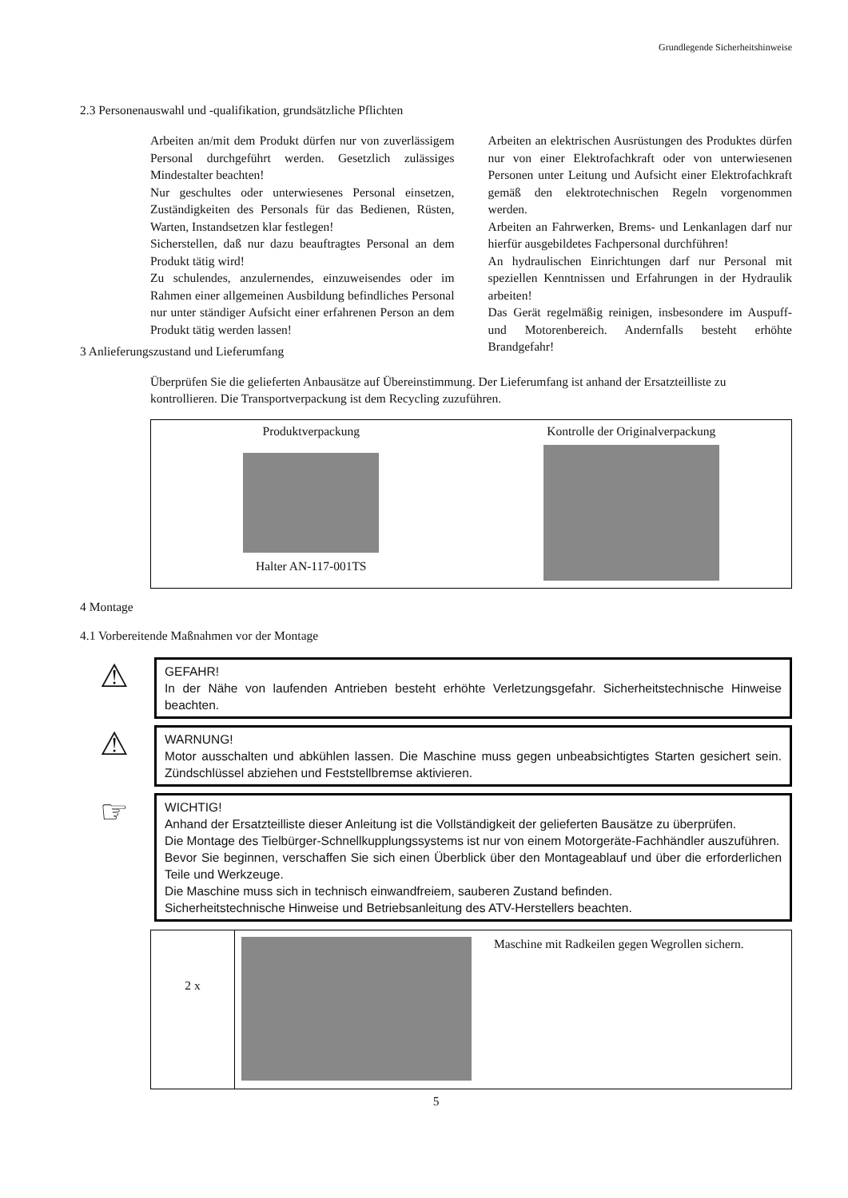Grundlegende Sicherheitshinweise
2.3 Personenauswahl und -qualifikation, grundsätzliche Pflichten
Arbeiten an/mit dem Produkt dürfen nur von zuverlässigem Personal durchgeführt werden. Gesetzlich zulässiges Mindestalter beachten!
Nur geschultes oder unterwiesenes Personal einsetzen, Zuständigkeiten des Personals für das Bedienen, Rüsten, Warten, Instandsetzen klar festlegen!
Sicherstellen, daß nur dazu beauftragtes Personal an dem Produkt tätig wird!
Zu schulendes, anzulernendes, einzuweisendes oder im Rahmen einer allgemeinen Ausbildung befindliches Personal nur unter ständiger Aufsicht einer erfahrenen Person an dem Produkt tätig werden lassen!
Arbeiten an elektrischen Ausrüstungen des Produktes dürfen nur von einer Elektrofachkraft oder von unterwiesenen Personen unter Leitung und Aufsicht einer Elektrofachkraft gemäß den elektrotechnischen Regeln vorgenommen werden.
Arbeiten an Fahrwerken, Brems- und Lenkanlagen darf nur hierfür ausgebildetes Fachpersonal durchführen!
An hydraulischen Einrichtungen darf nur Personal mit speziellen Kenntnissen und Erfahrungen in der Hydraulik arbeiten!
Das Gerät regelmäßig reinigen, insbesondere im Auspuff- und Motorenbereich. Andernfalls besteht erhöhte Brandgefahr!
3 Anlieferungszustand und Lieferumfang
Überprüfen Sie die gelieferten Anbausätze auf Übereinstimmung. Der Lieferumfang ist anhand der Ersatzteilliste zu kontrollieren. Die Transportverpackung ist dem Recycling zuzuführen.
Produktverpackung
Halter AN-117-001TS
Kontrolle der Originalverpackung
4 Montage
4.1 Vorbereitende Maßnahmen vor der Montage
⚠
GEFAHR!
In der Nähe von laufenden Antrieben besteht erhöhte Verletzungsgefahr. Sicherheitstechnische Hinweise beachten.
⚠
WARNUNG!
Motor ausschalten und abkühlen lassen. Die Maschine muss gegen unbeabsichtigtes Starten gesichert sein. Zündschlüssel abziehen und Feststellbremse aktivieren.
☞
WICHTIG!
Anhand der Ersatzteilliste dieser Anleitung ist die Vollständigkeit der gelieferten Bausätze zu überprüfen.
Die Montage des Tielbürger-Schnellkupplungssystems ist nur von einem Motorgeräte-Fachhändler auszuführen.
Bevor Sie beginnen, verschaffen Sie sich einen Überblick über den Montageablauf und über die erforderlichen Teile und Werkzeuge.
Die Maschine muss sich in technisch einwandfreiem, sauberen Zustand befinden.
Sicherheitstechnische Hinweise und Betriebsanleitung des ATV-Herstellers beachten.
2 x
Maschine mit Radkeilen gegen Wegrollen sichern.
5